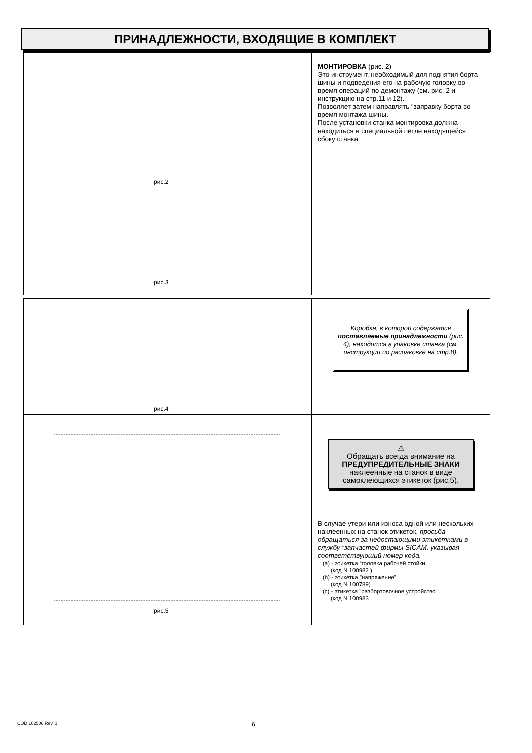ПРИНАДЛЕЖНОСТИ, ВХОДЯЩИЕ В КОМПЛЕКТ
рис.2
рис.3
МОНТИРОВКА (рис. 2)
Это инструмент, необходимый для поднятия борта шины и подведения его на рабочую головку во время операций по демонтажу (см. рис. 2 и инструкцию на стр.11 и 12).
Позволяет затем направлять “заправку борта во время монтажа шины.
После установки станка монтировка должна находиться в специальной петле находящейся сбоку станка
рис.4
Коробка, в которой содержатся поставляемые принадлежности (рис. 4), находится в упаковке станка (см. инструкции по распаковке на стр.8).
рис.5
⚠
Обращать всегда внимание на
ПРЕДУПРЕДИТЕЛЬНЫЕ ЗНАКИ
наклеенные на станок в виде самоклеющихся этикеток (рис.5).
В случае утери или износа одной или нескольких наклеенных на станок этикеток, просьба обращаться за недостающими этикетками в службу “запчастей фирмы SICAM, указывая соответствующий номер кода.
(a) - этикетка “головка рабочей стойки
(код N 100982 )
(b) - этикетка "напряжение"
(код N 100789)
(c) - этикетка "разбортовочное устройство"
(код N 100983
COD.102506 Rev. 1 6